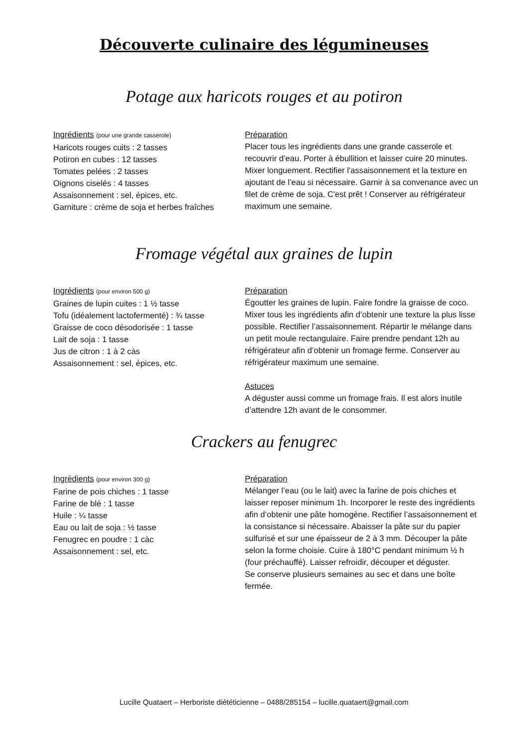Découverte culinaire des légumineuses
Potage aux haricots rouges et au potiron
Ingrédients (pour une grande casserole)
Haricots rouges cuits : 2 tasses
Potiron en cubes : 12 tasses
Tomates pelées : 2 tasses
Oignons ciselés : 4 tasses
Assaisonnement : sel, épices, etc.
Garniture : crème de soja et herbes fraîches
Préparation
Placer tous les ingrédients dans une grande casserole et recouvrir d’eau. Porter à ébullition et laisser cuire 20 minutes. Mixer longuement. Rectifier l'assaisonnement et la texture en ajoutant de l’eau si nécessaire. Garnir à sa convenance avec un filet de crème de soja. C'est prêt ! Conserver au réfrigérateur maximum une semaine.
Fromage végétal aux graines de lupin
Ingrédients (pour environ 500 g)
Graines de lupin cuites : 1 ½ tasse
Tofu (idéalement lactofermenté) : ¾ tasse
Graisse de coco désodorisée : 1 tasse
Lait de soja : 1 tasse
Jus de citron : 1 à 2 càs
Assaisonnement : sel, épices, etc.
Préparation
Égoutter les graines de lupin. Faire fondre la graisse de coco. Mixer tous les ingrédients afin d’obtenir une texture la plus lisse possible. Rectifier l’assaisonnement. Répartir le mélange dans un petit moule rectangulaire. Faire prendre pendant 12h au réfrigérateur afin d’obtenir un fromage ferme. Conserver au réfrigérateur maximum une semaine.
Astuces
A déguster aussi comme un fromage frais. Il est alors inutile d’attendre 12h avant de le consommer.
Crackers au fenugrec
Ingrédients (pour environ 300 g)
Farine de pois chiches : 1 tasse
Farine de blé : 1 tasse
Huile : ¼ tasse
Eau ou lait de soja : ½ tasse
Fenugrec en poudre : 1 càc
Assaisonnement : sel, etc.
Préparation
Mélanger l’eau (ou le lait) avec la farine de pois chiches et laisser reposer minimum 1h. Incorporer le reste des ingrédients afin d’obtenir une pâte homogène. Rectifier l’assaisonnement et la consistance si nécessaire. Abaisser la pâte sur du papier sulfurisé et sur une épaisseur de 2 à 3 mm. Découper la pâte selon la forme choisie. Cuire à 180°C pendant minimum ½ h (four préchauffé). Laisser refroidir, découper et déguster.
Se conserve plusieurs semaines au sec et dans une boîte fermée.
Lucille Quataert – Herboriste diététicienne – 0488/285154 – lucille.quataert@gmail.com